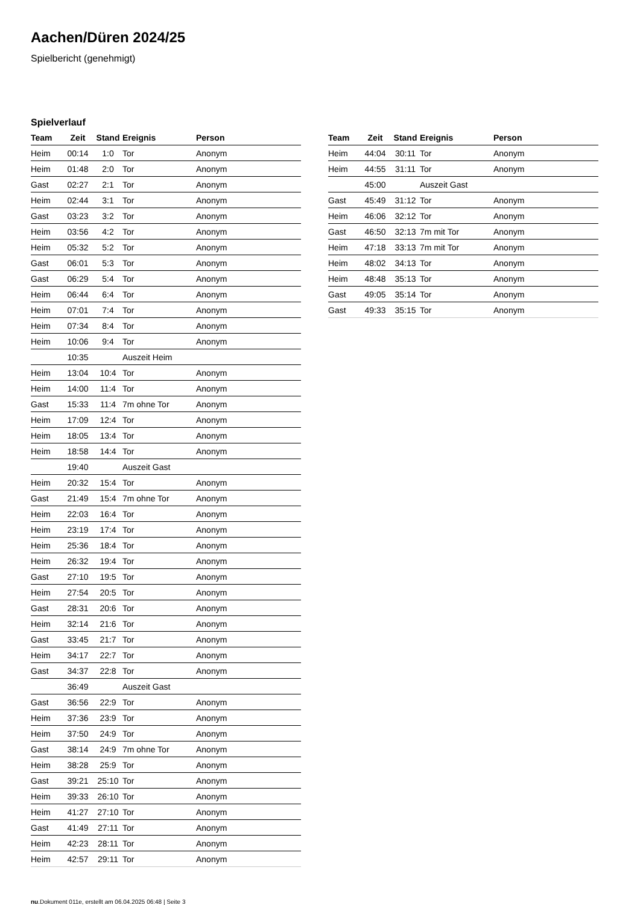Aachen/Düren 2024/25
Spielbericht (genehmigt)
Spielverlauf
| Team | Zeit | Stand | Ereignis | Person |
| --- | --- | --- | --- | --- |
| Heim | 00:14 | 1:0 | Tor | Anonym |
| Heim | 01:48 | 2:0 | Tor | Anonym |
| Gast | 02:27 | 2:1 | Tor | Anonym |
| Heim | 02:44 | 3:1 | Tor | Anonym |
| Gast | 03:23 | 3:2 | Tor | Anonym |
| Heim | 03:56 | 4:2 | Tor | Anonym |
| Heim | 05:32 | 5:2 | Tor | Anonym |
| Gast | 06:01 | 5:3 | Tor | Anonym |
| Gast | 06:29 | 5:4 | Tor | Anonym |
| Heim | 06:44 | 6:4 | Tor | Anonym |
| Heim | 07:01 | 7:4 | Tor | Anonym |
| Heim | 07:34 | 8:4 | Tor | Anonym |
| Heim | 10:06 | 9:4 | Tor | Anonym |
| | 10:35 | | Auszeit Heim | |
| Heim | 13:04 | 10:4 | Tor | Anonym |
| Heim | 14:00 | 11:4 | Tor | Anonym |
| Gast | 15:33 | 11:4 | 7m ohne Tor | Anonym |
| Heim | 17:09 | 12:4 | Tor | Anonym |
| Heim | 18:05 | 13:4 | Tor | Anonym |
| Heim | 18:58 | 14:4 | Tor | Anonym |
| | 19:40 | | Auszeit Gast | |
| Heim | 20:32 | 15:4 | Tor | Anonym |
| Gast | 21:49 | 15:4 | 7m ohne Tor | Anonym |
| Heim | 22:03 | 16:4 | Tor | Anonym |
| Heim | 23:19 | 17:4 | Tor | Anonym |
| Heim | 25:36 | 18:4 | Tor | Anonym |
| Heim | 26:32 | 19:4 | Tor | Anonym |
| Gast | 27:10 | 19:5 | Tor | Anonym |
| Heim | 27:54 | 20:5 | Tor | Anonym |
| Gast | 28:31 | 20:6 | Tor | Anonym |
| Heim | 32:14 | 21:6 | Tor | Anonym |
| Gast | 33:45 | 21:7 | Tor | Anonym |
| Heim | 34:17 | 22:7 | Tor | Anonym |
| Gast | 34:37 | 22:8 | Tor | Anonym |
| | 36:49 | | Auszeit Gast | |
| Gast | 36:56 | 22:9 | Tor | Anonym |
| Heim | 37:36 | 23:9 | Tor | Anonym |
| Heim | 37:50 | 24:9 | Tor | Anonym |
| Gast | 38:14 | 24:9 | 7m ohne Tor | Anonym |
| Heim | 38:28 | 25:9 | Tor | Anonym |
| Gast | 39:21 | 25:10 | Tor | Anonym |
| Heim | 39:33 | 26:10 | Tor | Anonym |
| Heim | 41:27 | 27:10 | Tor | Anonym |
| Gast | 41:49 | 27:11 | Tor | Anonym |
| Heim | 42:23 | 28:11 | Tor | Anonym |
| Heim | 42:57 | 29:11 | Tor | Anonym |
| Team | Zeit | Stand | Ereignis | Person |
| --- | --- | --- | --- | --- |
| Heim | 44:04 | 30:11 | Tor | Anonym |
| Heim | 44:55 | 31:11 | Tor | Anonym |
| | 45:00 | | Auszeit Gast | |
| Gast | 45:49 | 31:12 | Tor | Anonym |
| Heim | 46:06 | 32:12 | Tor | Anonym |
| Gast | 46:50 | 32:13 | 7m mit Tor | Anonym |
| Heim | 47:18 | 33:13 | 7m mit Tor | Anonym |
| Heim | 48:02 | 34:13 | Tor | Anonym |
| Heim | 48:48 | 35:13 | Tor | Anonym |
| Gast | 49:05 | 35:14 | Tor | Anonym |
| Gast | 49:33 | 35:15 | Tor | Anonym |
nu.Dokument 011e, erstellt am 06.04.2025 06:48 | Seite 3